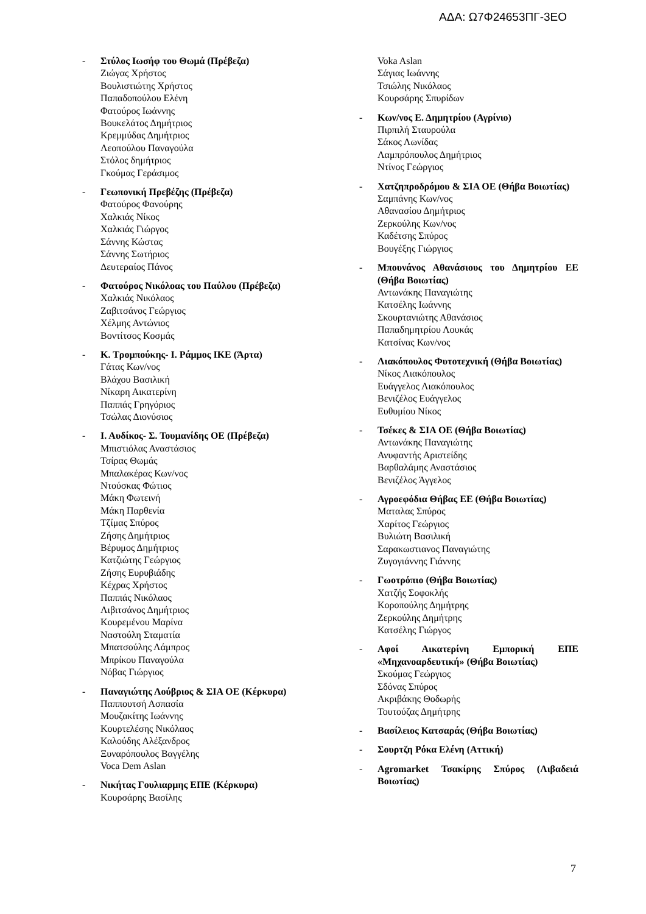ΑΔΑ: Ω7Φ24653ΠΓ-3ΕΟ
- Στύλος Ιωσήφ του Θωμά (Πρέβεζα)
Ζιώγας Χρήστος
Βουλιστιώτης Χρήστος
Παπαδοπούλου Ελένη
Φατούρος Ιωάννης
Βουκελάτος Δημήτριος
Κρεμμύδας Δημήτριος
Λεοπούλου Παναγούλα
Στόλος δημήτριος
Γκούμας Γεράσιμος
- Γεωπονική Πρεβέζης (Πρέβεζα)
Φατούρος Φανούρης
Χαλκιάς Νίκος
Χαλκιάς Γιώργος
Σάννης Κώστας
Σάννης Σωτήριος
Δευτεραίος Πάνος
- Φατούρος Νικόλοας του Παύλου (Πρέβεζα)
Χαλκιάς Νικόλαος
Ζαβιτσάνος Γεώργιος
Χέλμης Αντώνιος
Βοντίτσος Κοσμάς
- Κ. Τρομπούκης- Ι. Ράμμος ΙΚΕ (Άρτα)
Γάτας Κων/νος
Βλάχου Βασιλική
Νίκαρη Αικατερίνη
Παππάς Γρηγόριος
Τσώλας Διονύσιος
- Ι. Αυδίκος- Σ. Τουμανίδης ΟΕ (Πρέβεζα)
Μπιστιόλας Αναστάσιος
Τσίρας Θωμάς
Μπαλακέρας Κων/νος
Ντούσκας Φώτιος
Μάκη Φωτεινή
Μάκη Παρθενία
Τζίμας Σπύρος
Ζήσης Δημήτριος
Βέρυμος Δημήτριος
Κατζιώτης Γεώργιος
Ζήσης Ευρυβιάδης
Κέχρας Χρήστος
Παππάς Νικόλαος
Λιβιτσάνος Δημήτριος
Κουρεμένου Μαρίνα
Ναστούλη Σταματία
Μπατσούλης Λάμπρος
Μπρίκου Παναγούλα
Νόβας Γιώργιος
- Παναγιώτης Λούβριος & ΣΙΑ ΟΕ (Κέρκυρα)
Παππουτσή Ασπασία
Μουζακίτης Ιωάννης
Κουρτελέσης Νικόλαος
Καλούδης Αλέξανδρος
Ξυναρόπουλος Βαγγέλης
Voca Dem Aslan
- Νικήτας Γουλιαρμης ΕΠΕ (Κέρκυρα)
Κουρσάρης Βασίλης
Voka Aslan
Σάγιας Ιωάννης
Τσιώλης Νικόλαος
Κουρσάρης Σπυρίδων
- Κων/νος Ε. Δημητρίου (Αγρίνιο)
Πιρπιλή Σταυρούλα
Σάκος Λωνίδας
Λαμπρόπουλος Δημήτριος
Ντίνος Γεώργιος
- Χατζηπροδρόμου & ΣΙΑ ΟΕ (Θήβα Βοιωτίας)
Σαμπάνης Κων/νος
Αθανασίου Δημήτριος
Ζερκούλης Κων/νος
Καδέτσης Σπύρος
Βουγέξης Γιώργιος
- Μπουνάνος Αθανάσιους του Δημητρίου ΕΕ (Θήβα Βοιωτίας)
Αντωνάκης Παναγιώτης
Κατσέλης Ιωάννης
Σκουρτανιώτης Αθανάσιος
Παπαδημητρίου Λουκάς
Κατσίνας Κων/νος
- Λιακόπουλος Φυτοτεχνική (Θήβα Βοιωτίας)
Νίκος Λιακόπουλος
Ευάγγελος Λιακόπουλος
Βενιζέλος Ευάγγελος
Ευθυμίου Νίκος
- Τσέκες & ΣΙΑ ΟΕ (Θήβα Βοιωτίας)
Αντωνάκης Παναγιώτης
Ανυφαντής Αριστείδης
Βαρθαλάμης Αναστάσιος
Βενιζέλος Άγγελος
- Αγροεφόδια Θήβας ΕΕ (Θήβα Βοιωτίας)
Ματαλας Σπύρος
Χαρίτος Γεώργιος
Βυλιώτη Βασιλική
Σαρακωστιανος Παναγιώτης
Ζυγογιάννης Γιάννης
- Γωοτρόπιο (Θήβα Βοιωτίας)
Χατζής Σοφοκλής
Κοροπούλης Δημήτρης
Ζερκούλης Δημήτρης
Κατσέλης Γιώργος
- Αφοί Αικατερίνη Εμπορική ΕΠΕ «Μηχανοαρδευτική» (Θήβα Βοιωτίας)
Σκούμας Γεώργιος
Σδόνας Σπύρος
Ακριβάκης Θοδωρής
Τουτούζας Δημήτρης
- Βασίλειος Κατσαράς (Θήβα Βοιωτίας)
- Σουρτζη Ρόκα Ελένη (Αττική)
- Agromarket Τσακίρης Σπύρος (Λιβαδειά Βοιωτίας)
7